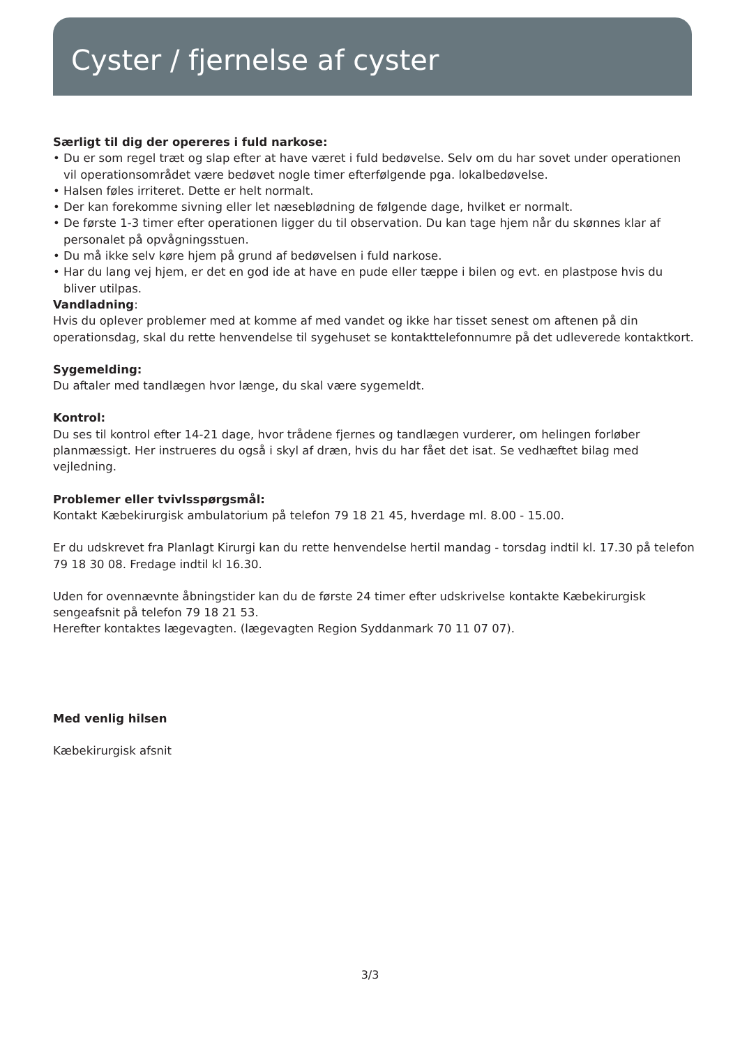Cyster / fjernelse af cyster
Særligt til dig der opereres i fuld narkose:
• Du er som regel træt og slap efter at have været i fuld bedøvelse. Selv om du har sovet under operationen vil operationsområdet være bedøvet nogle timer efterfølgende pga. lokalbedøvelse.
• Halsen føles irriteret. Dette er helt normalt.
• Der kan forekomme sivning eller let næseblødning de følgende dage, hvilket er normalt.
• De første 1-3 timer efter operationen ligger du til observation. Du kan tage hjem når du skønnes klar af personalet på opvågningsstuen.
• Du må ikke selv køre hjem på grund af bedøvelsen i fuld narkose.
• Har du lang vej hjem, er det en god ide at have en pude eller tæppe i bilen og evt. en plastpose hvis du bliver utilpas.
Vandladning:
Hvis du oplever problemer med at komme af med vandet og ikke har tisset senest om aftenen på din operationsdag, skal du rette henvendelse til sygehuset se kontakttelefonnumre på det udleverede kontaktkort.
Sygemelding:
Du aftaler med tandlægen hvor længe, du skal være sygemeldt.
Kontrol:
Du ses til kontrol efter 14-21 dage, hvor trådene fjernes og tandlægen vurderer, om helingen forløber planmæssigt. Her instrueres du også i skyl af dræn, hvis du har fået det isat. Se vedhæftet bilag med vejledning.
Problemer eller tvivlsspørgsmål:
Kontakt Kæbekirurgisk ambulatorium på telefon 79 18 21 45, hverdage ml. 8.00 - 15.00.
Er du udskrevet fra Planlagt Kirurgi kan du rette henvendelse hertil mandag - torsdag indtil kl. 17.30 på telefon 79 18 30 08. Fredage indtil kl 16.30.
Uden for ovennævnte åbningstider kan du de første 24 timer efter udskrivelse kontakte Kæbekirurgisk sengeafsnit på telefon 79 18 21 53.
Herefter kontaktes lægevagten. (lægevagten Region Syddanmark 70 11 07 07).
Med venlig hilsen
Kæbekirurgisk afsnit
3/3